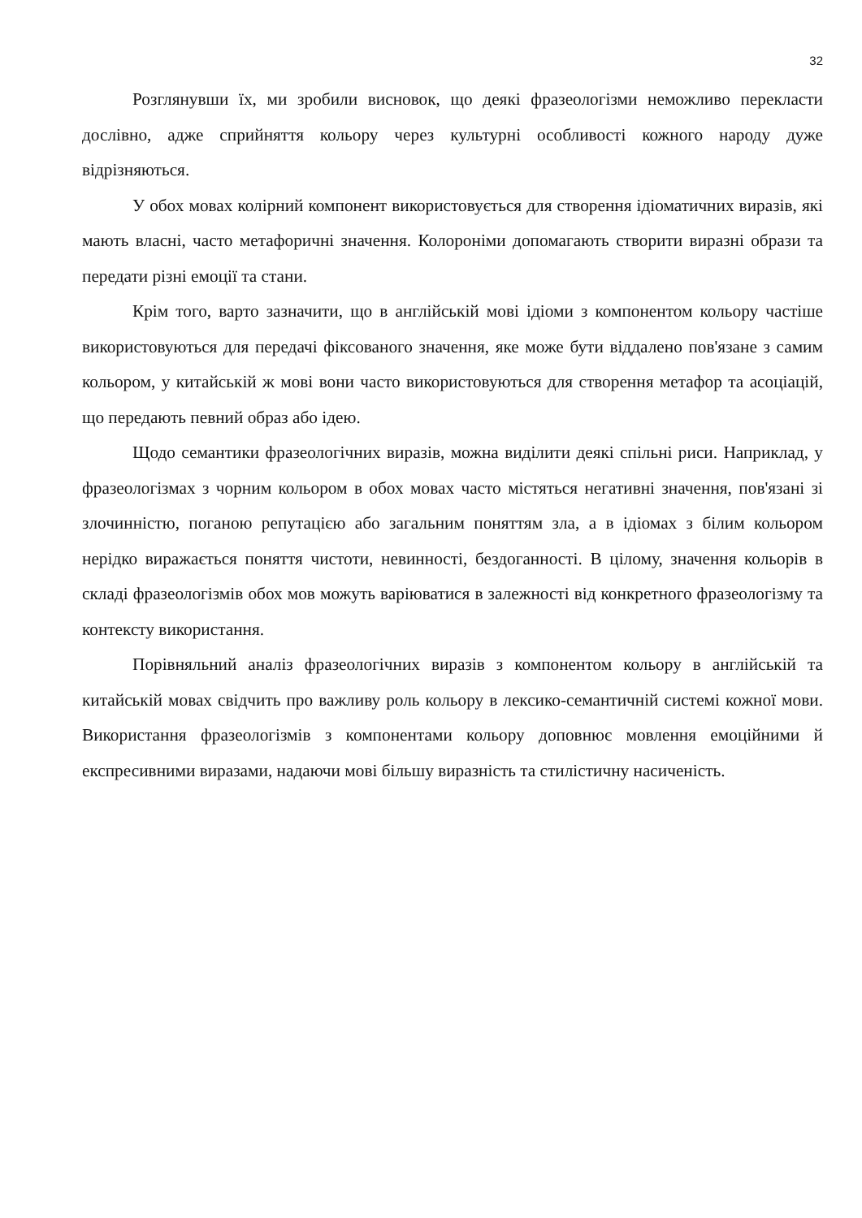32
Розглянувши їх, ми зробили висновок, що деякі фразеологізми неможливо перекласти дослівно, адже сприйняття кольору через культурні особливості кожного народу дуже відрізняються.
У обох мовах колірний компонент використовується для створення ідіоматичних виразів, які мають власні, часто метафоричні значення. Колороніми допомагають створити виразні образи та передати різні емоції та стани.
Крім того, варто зазначити, що в англійській мові ідіоми з компонентом кольору частіше використовуються для передачі фіксованого значення, яке може бути віддалено пов'язане з самим кольором, у китайській ж мові вони часто використовуються для створення метафор та асоціацій, що передають певний образ або ідею.
Щодо семантики фразеологічних виразів, можна виділити деякі спільні риси. Наприклад, у фразеологізмах з чорним кольором в обох мовах часто містяться негативні значення, пов'язані зі злочинністю, поганою репутацією або загальним поняттям зла, а в ідіомах з білим кольором нерідко виражається поняття чистоти, невинності, бездоганності. В цілому, значення кольорів в складі фразеологізмів обох мов можуть варіюватися в залежності від конкретного фразеологізму та контексту використання.
Порівняльний аналіз фразеологічних виразів з компонентом кольору в англійській та китайській мовах свідчить про важливу роль кольору в лексико-семантичній системі кожної мови. Використання фразеологізмів з компонентами кольору доповнює мовлення емоційними й експресивними виразами, надаючи мові більшу виразність та стилістичну насиченість.